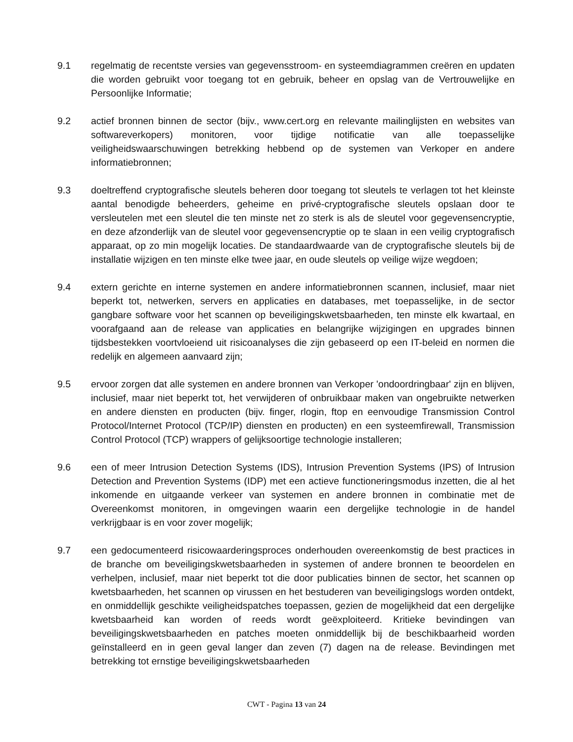9.1 regelmatig de recentste versies van gegevensstroom- en systeemdiagrammen creëren en updaten die worden gebruikt voor toegang tot en gebruik, beheer en opslag van de Vertrouwelijke en Persoonlijke Informatie;
9.2 actief bronnen binnen de sector (bijv., www.cert.org en relevante mailinglijsten en websites van softwareverkopers) monitoren, voor tijdige notificatie van alle toepasselijke veiligheidswaarschuwingen betrekking hebbend op de systemen van Verkoper en andere informatiebronnen;
9.3 doeltreffend cryptografische sleutels beheren door toegang tot sleutels te verlagen tot het kleinste aantal benodigde beheerders, geheime en privé-cryptografische sleutels opslaan door te versleutelen met een sleutel die ten minste net zo sterk is als de sleutel voor gegevensencryptie, en deze afzonderlijk van de sleutel voor gegevensencryptie op te slaan in een veilig cryptografisch apparaat, op zo min mogelijk locaties. De standaardwaarde van de cryptografische sleutels bij de installatie wijzigen en ten minste elke twee jaar, en oude sleutels op veilige wijze wegdoen;
9.4 extern gerichte en interne systemen en andere informatiebronnen scannen, inclusief, maar niet beperkt tot, netwerken, servers en applicaties en databases, met toepasselijke, in de sector gangbare software voor het scannen op beveiligingskwetsbaarheden, ten minste elk kwartaal, en voorafgaand aan de release van applicaties en belangrijke wijzigingen en upgrades binnen tijdsbestekken voortvloeiend uit risicoanalyses die zijn gebaseerd op een IT-beleid en normen die redelijk en algemeen aanvaard zijn;
9.5 ervoor zorgen dat alle systemen en andere bronnen van Verkoper 'ondoordringbaar' zijn en blijven, inclusief, maar niet beperkt tot, het verwijderen of onbruikbaar maken van ongebruikte netwerken en andere diensten en producten (bijv. finger, rlogin, ftop en eenvoudige Transmission Control Protocol/Internet Protocol (TCP/IP) diensten en producten) en een systeemfirewall, Transmission Control Protocol (TCP) wrappers of gelijksoortige technologie installeren;
9.6 een of meer Intrusion Detection Systems (IDS), Intrusion Prevention Systems (IPS) of Intrusion Detection and Prevention Systems (IDP) met een actieve functioneringsmodus inzetten, die al het inkomende en uitgaande verkeer van systemen en andere bronnen in combinatie met de Overeenkomst monitoren, in omgevingen waarin een dergelijke technologie in de handel verkrijgbaar is en voor zover mogelijk;
9.7 een gedocumenteerd risicowaarderingsproces onderhouden overeenkomstig de best practices in de branche om beveiligingskwetsbaarheden in systemen of andere bronnen te beoordelen en verhelpen, inclusief, maar niet beperkt tot die door publicaties binnen de sector, het scannen op kwetsbaarheden, het scannen op virussen en het bestuderen van beveiligingslogs worden ontdekt, en onmiddellijk geschikte veiligheidspatches toepassen, gezien de mogelijkheid dat een dergelijke kwetsbaarheid kan worden of reeds wordt geëxploiteerd. Kritieke bevindingen van beveiligingskwetsbaarheden en patches moeten onmiddellijk bij de beschikbaarheid worden geïnstalleerd en in geen geval langer dan zeven (7) dagen na de release. Bevindingen met betrekking tot ernstige beveiligingskwetsbaarheden
CWT - Pagina 13 van 24